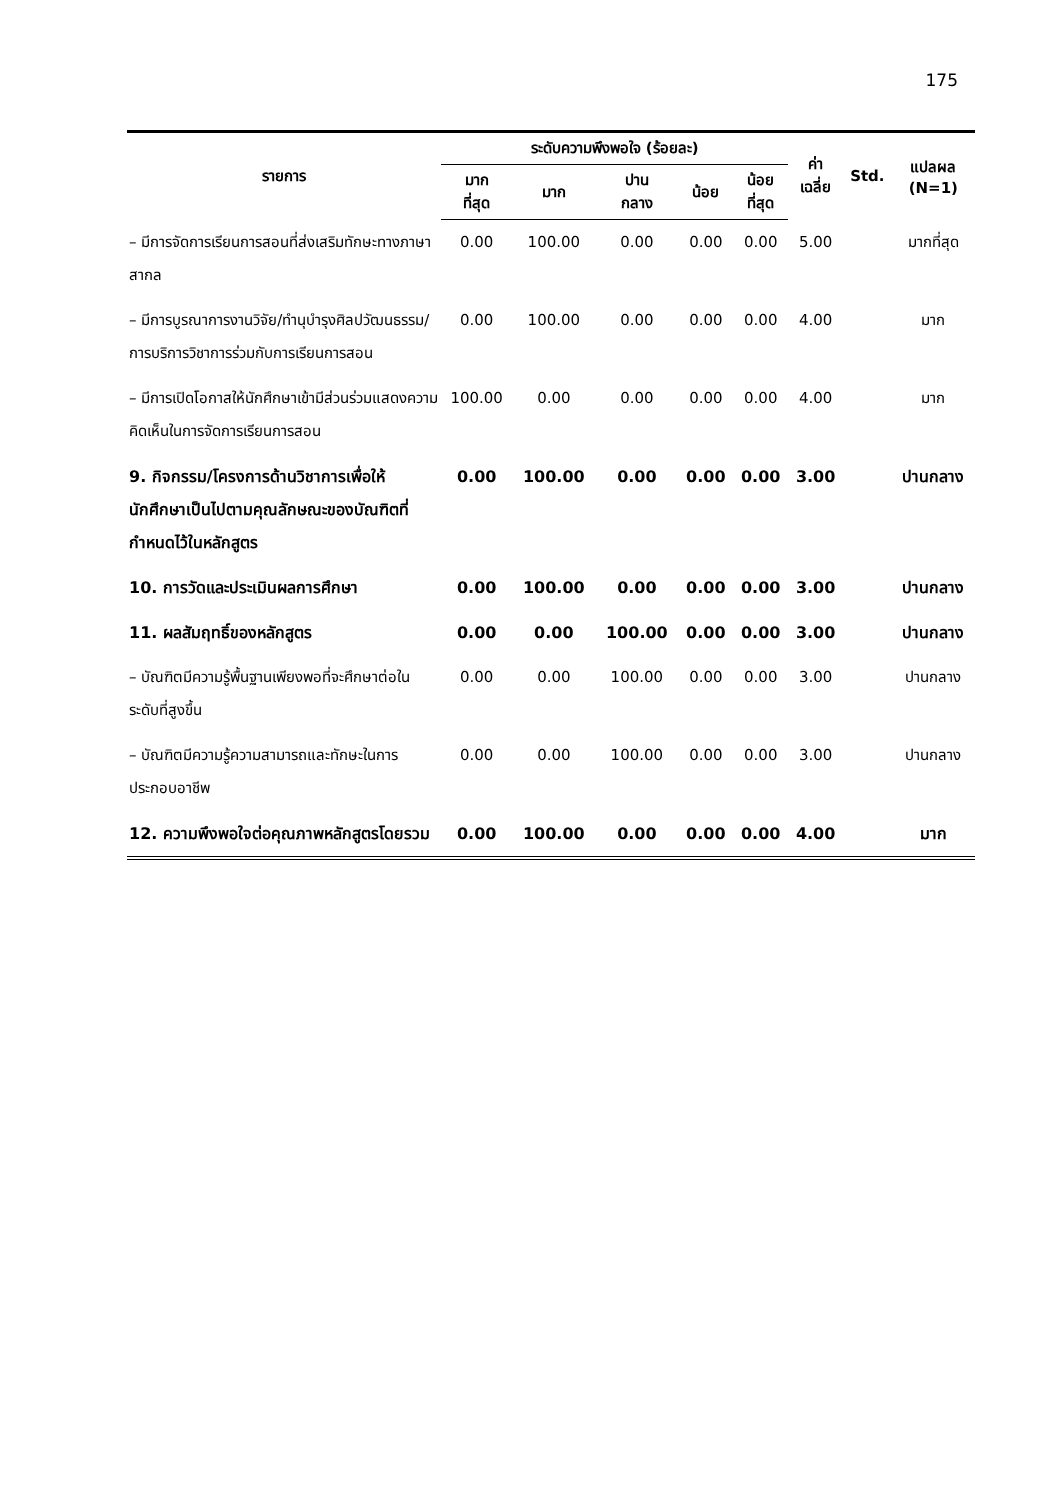175
| รายการ | ระดับความพึงพอใจ (ร้อยละ) | | | | | ค่า เฉลี่ย | Std. | แปลผล (N=1) |
| --- | --- | --- | --- | --- | --- | --- | --- | --- |
| | มาก ที่สุด | มาก | ปาน กลาง | น้อย | น้อย ที่สุด | | | |
| – มีการจัดการเรียนการสอนที่ส่งเสริมทักษะทางภาษาสากล | 0.00 | 100.00 | 0.00 | 0.00 | 0.00 | 5.00 | | มากที่สุด |
| – มีการบูรณาการงานวิจัย/ทำนุบำรุงศิลปวัฒนธรรม/การบริการวิชาการร่วมกับการเรียนการสอน | 0.00 | 100.00 | 0.00 | 0.00 | 0.00 | 4.00 | | มาก |
| – มีการเปิดโอกาสให้นักศึกษาเข้ามีส่วนร่วมแสดงความคิดเห็นในการจัดการเรียนการสอน | 100.00 | 0.00 | 0.00 | 0.00 | 0.00 | 4.00 | | มาก |
| 9. กิจกรรม/โครงการด้านวิชาการเพื่อให้นักศึกษาเป็นไปตามคุณลักษณะของบัณฑิตที่กำหนดไว้ในหลักสูตร | 0.00 | 100.00 | 0.00 | 0.00 | 0.00 | 3.00 | | ปานกลาง |
| 10. การวัดและประเมินผลการศึกษา | 0.00 | 100.00 | 0.00 | 0.00 | 0.00 | 3.00 | | ปานกลาง |
| 11. ผลสัมฤทธิ์ของหลักสูตร | 0.00 | 0.00 | 100.00 | 0.00 | 0.00 | 3.00 | | ปานกลาง |
| – บัณฑิตมีความรู้พื้นฐานเพียงพอที่จะศึกษาต่อในระดับที่สูงขึ้น | 0.00 | 0.00 | 100.00 | 0.00 | 0.00 | 3.00 | | ปานกลาง |
| – บัณฑิตมีความรู้ความสามารถและทักษะในการประกอบอาชีพ | 0.00 | 0.00 | 100.00 | 0.00 | 0.00 | 3.00 | | ปานกลาง |
| 12. ความพึงพอใจต่อคุณภาพหลักสูตรโดยรวม | 0.00 | 100.00 | 0.00 | 0.00 | 0.00 | 4.00 | | มาก |